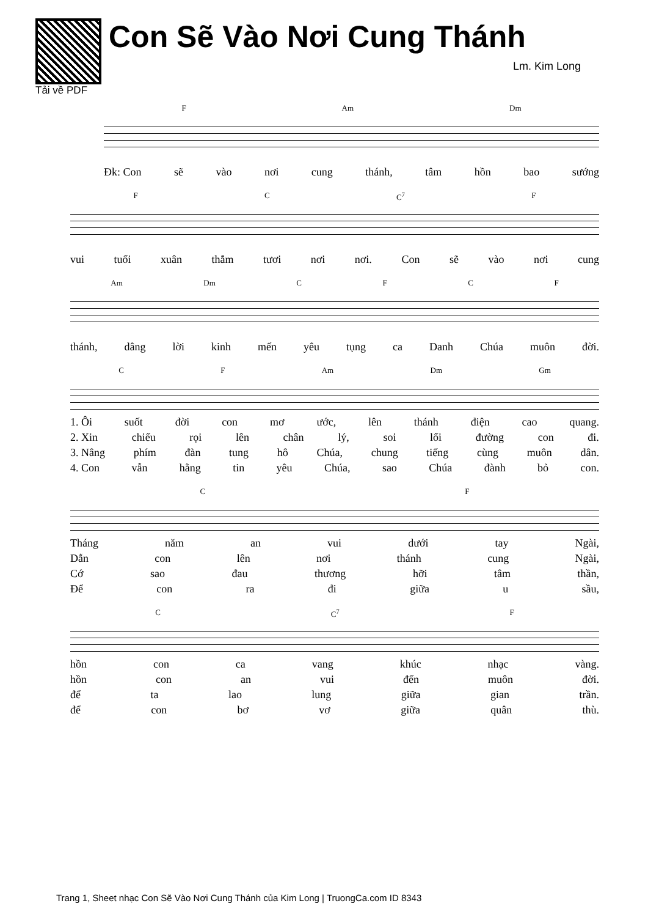Tải về PDF
Con Sẽ Vào Nơi Cung Thánh
Lm. Kim Long
F Am Dm
Đk: Con sẽ vào nơi cung thánh, tâm hồn bao sướng
F C C<sup>7</sup> F
vui tuổi xuân thắm tươi nơi nơi. Con sẽ vào nơi cung
Am Dm CFCF
thánh, dâng lời kinh mến yêu tụng ca Danh Chúa muôn đời.
C F Am Dm Gm
1. Ôi suốt đời con mơ ước, lên thánh điện cao quang.
2. Xin chiếu rọi lên chân lý, soi lối đường con đi.
3. Nâng phím đàn tung hô Chúa, chung tiếng cùng muôn dân.
4. Con vẫn hằng tin yêu Chúa, sao Chúa đành bỏ con.
C F
Tháng năm an vui dưới tay Ngài,
Dẫn con lên nơi thánh cung Ngài,
Cớ sao đau thương hỡi tâm thần,
Để con ra đi giữa u sầu,
C C<sup>7</sup> F
hồn con ca vang khúc nhạc vàng.
hồn con an vui đến muôn đời.
để ta lao lung giữa gian trần.
để con bơ vơ giữa quân thù.
Trang 1, Sheet nhạc Con Sẽ Vào Nơi Cung Thánh của Kim Long | TruongCa.com ID 8343